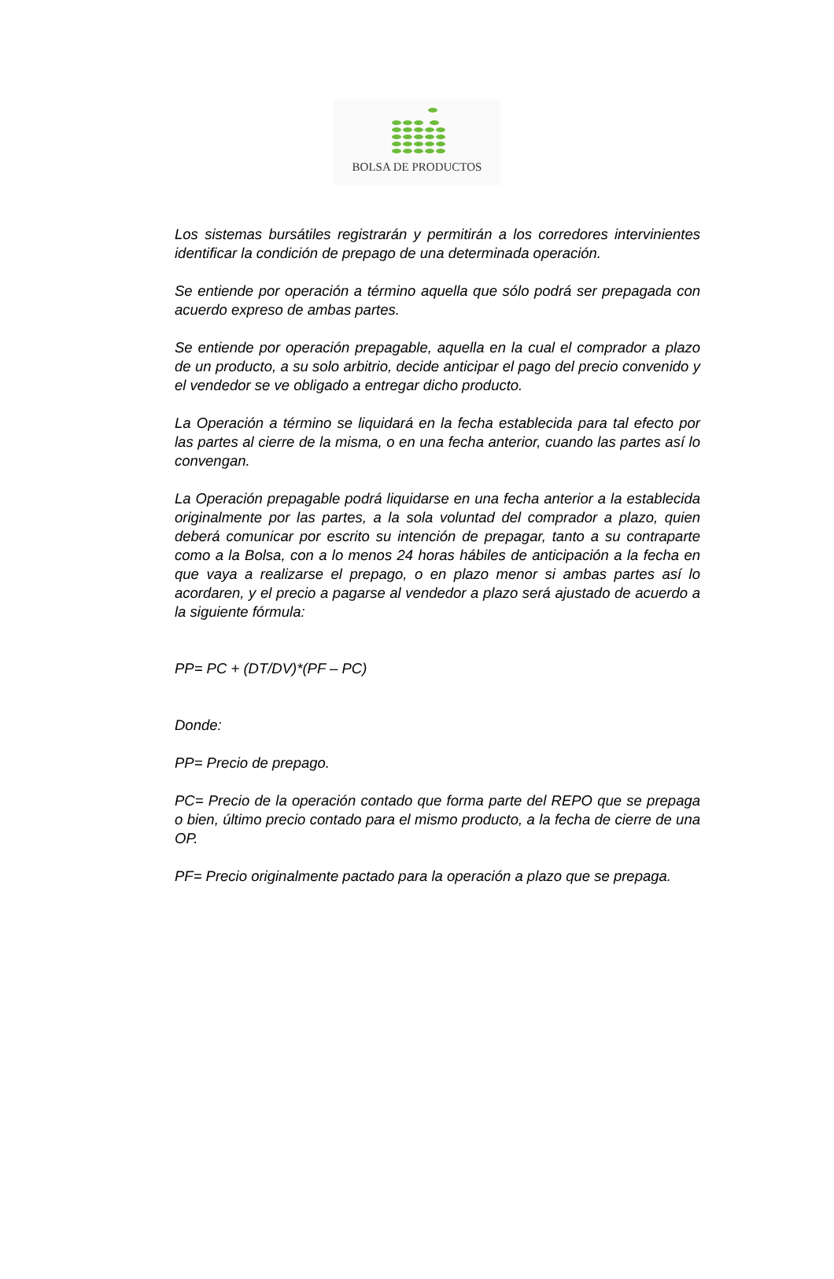BOLSA DE PRODUCTOS
Los sistemas bursátiles registrarán y permitirán a los corredores intervinientes identificar la condición de prepago de una determinada operación.
Se entiende por operación a término aquella que sólo podrá ser prepagada con acuerdo expreso de ambas partes.
Se entiende por operación prepagable, aquella en la cual el comprador a plazo de un producto, a su solo arbitrio, decide anticipar el pago del precio convenido y el vendedor se ve obligado a entregar dicho producto.
La Operación a término se liquidará en la fecha establecida para tal efecto por las partes al cierre de la misma, o en una fecha anterior, cuando las partes así lo convengan.
La Operación prepagable podrá liquidarse en una fecha anterior a la establecida originalmente por las partes, a la sola voluntad del comprador a plazo, quien deberá comunicar por escrito su intención de prepagar, tanto a su contraparte como a la Bolsa, con a lo menos 24 horas hábiles de anticipación a la fecha en que vaya a realizarse el prepago, o en plazo menor si ambas partes así lo acordaren, y el precio a pagarse al vendedor a plazo será ajustado de acuerdo a la siguiente fórmula:
PP= PC + (DT/DV)*(PF – PC)
Donde:
PP= Precio de prepago.
PC= Precio de la operación contado que forma parte del REPO que se prepaga o bien, último precio contado para el mismo producto, a la fecha de cierre de una OP.
PF= Precio originalmente pactado para la operación a plazo que se prepaga.